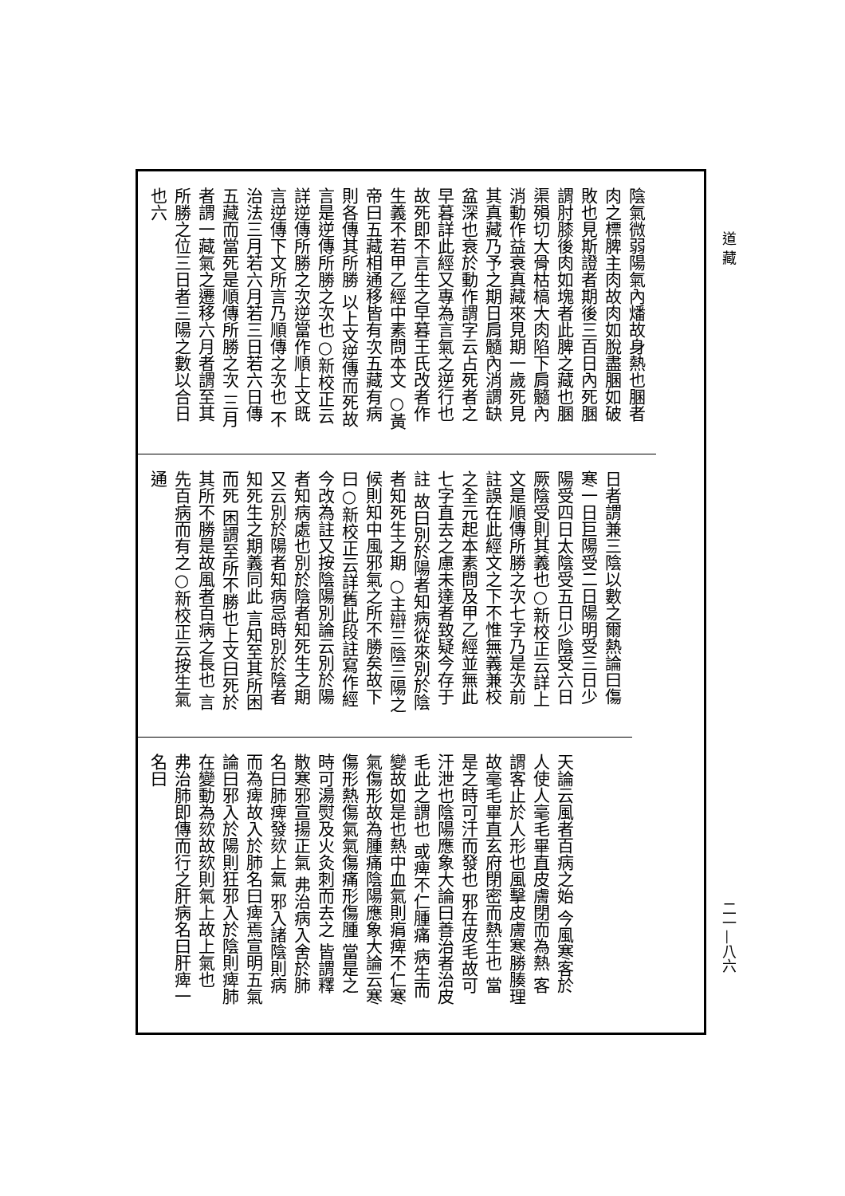道 藏
陰氣微弱陽氣內燔故身熱也䐃者肉之標脾主肉故肉如脫盡䐃如破敗也見斯證者期後三百日內死䐃謂肘膝後肉如塊者此脾之藏也䐃渠殞切大骨枯槁大肉陷下肩髓內消動作益衰真藏來見期一歲死見其真藏乃予之期日肩髓內消謂缺盆深也衰於動作謂字云占死者之早暮詳此經又專為言氣之逆行也故死即不言生之早暮王氏改者作生義不若甲乙經中素問本文 ○黃帝曰五藏相通移皆有次五藏有病則各傳其所勝 以上文逆傳而死故言是逆傳所勝之次也○新校正云詳逆傳所勝之次逆當作順上文既言逆傳下文所言乃順傳之次也 不治法三月若六月若三日若六日傳五藏而當死是順傳所勝之次 三月者謂一藏氣之遷移六月者謂至其所勝之位三日者三陽之數以合日也六
日者謂兼三陰以數之爾熱論曰傷寒一日巨陽受二日陽明受三日少陽受四日太陰受五日少陰受六日厥陰受則其義也○新校正云詳上文是順傳所勝之次七字乃是次前註誤在此經文之下不惟無義兼校之全元起本素問及甲乙經並無此七字直去之慮未達者致疑今存于註 故曰別於陽者知病從來別於陰者知死生之期 ○主辯三陰三陽之候則知中風邪氣之所不勝矣故下曰○新校正云詳舊此段註寫作經今改為註又按陰陽別論云別於陽者知病處也別於陰者知死生之期又云別於陽者知病忌時別於陰者知死生之期義同此 言知至其所困而死 困謂至所不勝也上文曰死於其所不勝是故風者百病之長也 言先百病而有之○新校正云按生氣通
天論云風者百病之始 今風寒客於人使人毫毛畢直皮膚閉而為熱 客謂客止於人形也風擊皮膚寒勝腠理故毫毛畢直玄府閉密而熱生也 當是之時可汗而發也 邪在皮毛故可汗泄也陰陽應象大論曰善治者治皮毛此之謂也 或痺不仁腫痛 病生而變故如是也熱中血氣則㾓痺不仁寒氣傷形故為腫痛陰陽應象大論云寒傷形熱傷氣氣傷痛形傷腫 當是之時可湯熨及火灸刺而去之 皆謂釋散寒邪宣揚正氣 弗治病入舍於肺名曰肺痺發欬上氣 邪入諸陰則病而為痺故入於肺名曰痺焉宣明五氣論曰邪入於陽則狂邪入於陰則痺肺在變動為欬故欬則氣上故上氣也 弗治肺即傳而行之肝病名曰肝痺一名曰
二一—八六